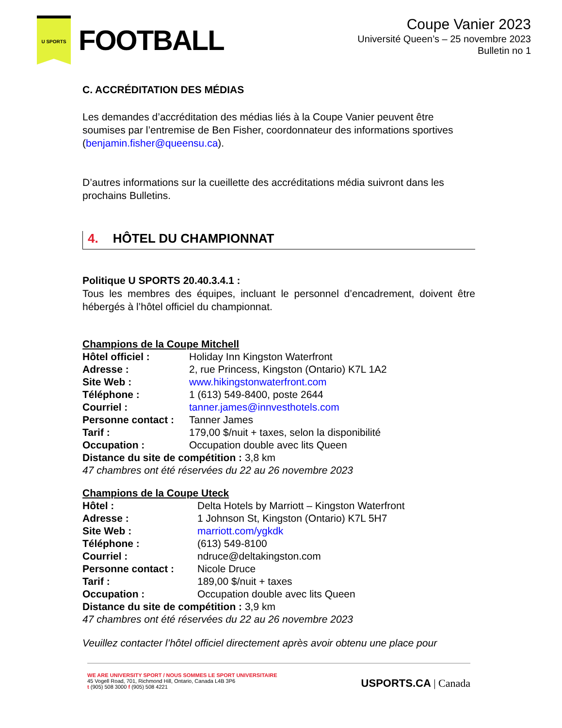U SPORTS
FOOTBALL
Coupe Vanier 2023
Université Queen’s – 25 novembre 2023
Bulletin no 1
C. ACCRÉDITATION DES MÉDIAS
Les demandes d’accréditation des médias liés à la Coupe Vanier peuvent être soumises par l’entremise de Ben Fisher, coordonnateur des informations sportives (benjamin.fisher@queensu.ca).
D’autres informations sur la cueillette des accréditations média suivront dans les prochains Bulletins.
4. HÔTEL DU CHAMPIONNAT
Politique U SPORTS 20.40.3.4.1 :
Tous les membres des équipes, incluant le personnel d’encadrement, doivent être hébergés à l’hôtel officiel du championnat.
Champions de la Coupe Mitchell
| Hôtel officiel : | Holiday Inn Kingston Waterfront |
| Adresse : | 2, rue Princess, Kingston (Ontario) K7L 1A2 |
| Site Web : | www.hikingstonwaterfront.com |
| Téléphone : | 1 (613) 549-8400, poste 2644 |
| Courriel : | tanner.james@innvesthotels.com |
| Personne contact : | Tanner James |
| Tarif : | 179,00 $/nuit + taxes, selon la disponibilité |
| Occupation : | Occupation double avec lits Queen |
| Distance du site de compétition : 3,8 km | |
| 47 chambres ont été réservées du 22 au 26 novembre 2023 | |
Champions de la Coupe Uteck
| Hôtel : | Delta Hotels by Marriott – Kingston Waterfront |
| Adresse : | 1 Johnson St, Kingston (Ontario) K7L 5H7 |
| Site Web : | marriott.com/ygkdk |
| Téléphone : | (613) 549-8100 |
| Courriel : | ndruce@deltakingston.com |
| Personne contact : | Nicole Druce |
| Tarif : | 189,00 $/nuit + taxes |
| Occupation : | Occupation double avec lits Queen |
| Distance du site de compétition : 3,9 km | |
| 47 chambres ont été réservées du 22 au 26 novembre 2023 | |
Veuillez contacter l’hôtel officiel directement après avoir obtenu une place pour
WE ARE UNIVERSITY SPORT / NOUS SOMMES LE SPORT UNIVERSITAIRE
45 Vogell Road, 701, Richmond Hill, Ontario, Canada L4B 3P6
t (905) 508 3000 f (905) 508 4221
USPORTS.CA | Canada